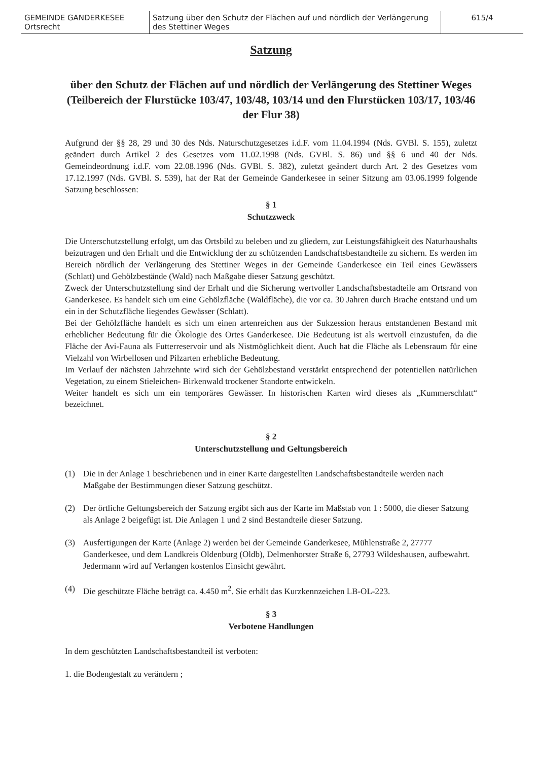| GEMEINDE GANDERKESEE Ortsrecht | Satzung über den Schutz der Flächen auf und nördlich der Verlängerung des Stettiner Weges | 615/4 |
Satzung
über den Schutz der Flächen auf und nördlich der Verlängerung des Stettiner Weges (Teilbereich der Flurstücke 103/47, 103/48, 103/14 und den Flurstücken 103/17, 103/46 der Flur 38)
Aufgrund der §§ 28, 29 und 30 des Nds. Naturschutzgesetzes i.d.F. vom 11.04.1994 (Nds. GVBl. S. 155), zuletzt geändert durch Artikel 2 des Gesetzes vom 11.02.1998 (Nds. GVBl. S. 86) und §§ 6 und 40 der Nds. Gemeindeordnung i.d.F. vom 22.08.1996 (Nds. GVBl. S. 382), zuletzt geändert durch Art. 2 des Gesetzes vom 17.12.1997 (Nds. GVBl. S. 539), hat der Rat der Gemeinde Ganderkesee in seiner Sitzung am 03.06.1999 folgende Satzung beschlossen:
§ 1
Schutzzweck
Die Unterschutzstellung erfolgt, um das Ortsbild zu beleben und zu gliedern, zur Leistungsfähigkeit des Naturhaushalts beizutragen und den Erhalt und die Entwicklung der zu schützenden Landschaftsbestandteile zu sichern. Es werden im Bereich nördlich der Verlängerung des Stettiner Weges in der Gemeinde Ganderkesee ein Teil eines Gewässers (Schlatt) und Gehölzbestände (Wald) nach Maßgabe dieser Satzung geschützt.
Zweck der Unterschutzstellung sind der Erhalt und die Sicherung wertvoller Landschaftsbestadteile am Ortsrand von Ganderkesee. Es handelt sich um eine Gehölzfläche (Waldfläche), die vor ca. 30 Jahren durch Brache entstand und um ein in der Schutzfläche liegendes Gewässer (Schlatt).
Bei der Gehölzfläche handelt es sich um einen artenreichen aus der Sukzession heraus entstandenen Bestand mit erheblicher Bedeutung für die Ökologie des Ortes Ganderkesee. Die Bedeutung ist als wertvoll einzustufen, da die Fläche der Avi-Fauna als Futterreservoir und als Nistmöglichkeit dient. Auch hat die Fläche als Lebensraum für eine Vielzahl von Wirbellosen und Pilzarten erhebliche Bedeutung.
Im Verlauf der nächsten Jahrzehnte wird sich der Gehölzbestand verstärkt entsprechend der potentiellen natürlichen Vegetation, zu einem Stieleichen- Birkenwald trockener Standorte entwickeln.
Weiter handelt es sich um ein temporäres Gewässer. In historischen Karten wird dieses als „Kummerschlatt“ bezeichnet.
§ 2
Unterschutzstellung und Geltungsbereich
(1) Die in der Anlage 1 beschriebenen und in einer Karte dargestellten Landschaftsbestandteile werden nach Maßgabe der Bestimmungen dieser Satzung geschützt.
(2) Der örtliche Geltungsbereich der Satzung ergibt sich aus der Karte im Maßstab von 1 : 5000, die dieser Satzung als Anlage 2 beigefügt ist. Die Anlagen 1 und 2 sind Bestandteile dieser Satzung.
(3) Ausfertigungen der Karte (Anlage 2) werden bei der Gemeinde Ganderkesee, Mühlenstraße 2, 27777 Ganderkesee, und dem Landkreis Oldenburg (Oldb), Delmenhorster Straße 6, 27793 Wildeshausen, aufbewahrt. Jedermann wird auf Verlangen kostenlos Einsicht gewährt.
(4) Die geschützte Fläche beträgt ca. 4.450 m<sup>2</sup>. Sie erhält das Kurzkennzeichen LB-OL-223.
§ 3
Verbotene Handlungen
In dem geschützten Landschaftsbestandteil ist verboten:
1. die Bodengestalt zu verändern ;